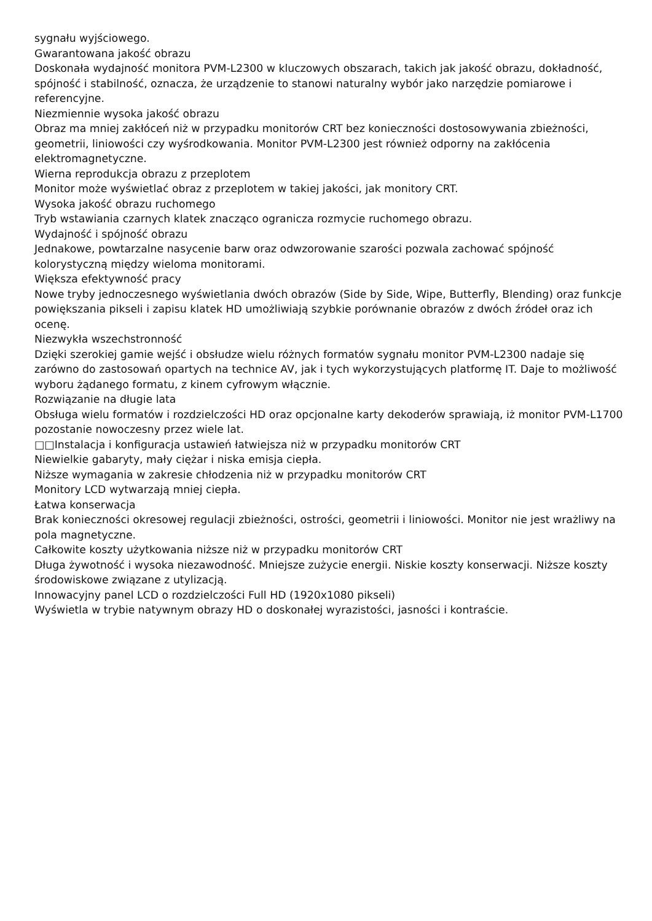sygnału wyjściowego.
Gwarantowana jakość obrazu
Doskonała wydajność monitora PVM-L2300 w kluczowych obszarach, takich jak jakość obrazu, dokładność, spójność i stabilność, oznacza, że urządzenie to stanowi naturalny wybór jako narzędzie pomiarowe i referencyjne.
Niezmiennie wysoka jakość obrazu
Obraz ma mniej zakłóceń niż w przypadku monitorów CRT bez konieczności dostosowywania zbieżności, geometrii, liniowości czy wyśrodkowania. Monitor PVM-L2300 jest również odporny na zakłócenia elektromagnetyczne.
Wierna reprodukcja obrazu z przeplotem
Monitor może wyświetlać obraz z przeplotem w takiej jakości, jak monitory CRT.
Wysoka jakość obrazu ruchomego
Tryb wstawiania czarnych klatek znacząco ogranicza rozmycie ruchomego obrazu.
Wydajność i spójność obrazu
Jednakowe, powtarzalne nasycenie barw oraz odwzorowanie szarości pozwala zachować spójność kolorystyczną między wieloma monitorami.
Większa efektywność pracy
Nowe tryby jednoczesnego wyświetlania dwóch obrazów (Side by Side, Wipe, Butterfly, Blending) oraz funkcje powiększania pikseli i zapisu klatek HD umożliwiają szybkie porównanie obrazów z dwóch źródeł oraz ich ocenę.
Niezwykła wszechstronność
Dzięki szerokiej gamie wejść i obsłudze wielu różnych formatów sygnału monitor PVM-L2300 nadaje się zarówno do zastosowań opartych na technice AV, jak i tych wykorzystujących platformę IT. Daje to możliwość wyboru żądanego formatu, z kinem cyfrowym włącznie.
Rozwiązanie na długie lata
Obsługa wielu formatów i rozdzielczości HD oraz opcjonalne karty dekoderów sprawiają, iż monitor PVM-L1700 pozostanie nowoczesny przez wiele lat.
□□Instalacja i konfiguracja ustawień łatwiejsza niż w przypadku monitorów CRT
Niewielkie gabaryty, mały ciężar i niska emisja ciepła.
Niższe wymagania w zakresie chłodzenia niż w przypadku monitorów CRT
Monitory LCD wytwarzają mniej ciepła.
Łatwa konserwacja
Brak konieczności okresowej regulacji zbieżności, ostrości, geometrii i liniowości. Monitor nie jest wrażliwy na pola magnetyczne.
Całkowite koszty użytkowania niższe niż w przypadku monitorów CRT
Długa żywotność i wysoka niezawodność. Mniejsze zużycie energii. Niskie koszty konserwacji. Niższe koszty środowiskowe związane z utylizacją.
Innowacyjny panel LCD o rozdzielczości Full HD (1920x1080 pikseli)
Wyświetla w trybie natywnym obrazy HD o doskonałej wyrazistości, jasności i kontraście.